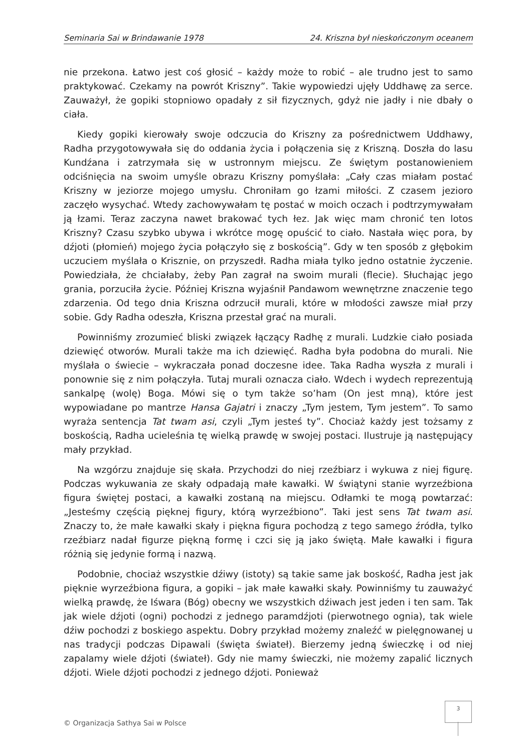Seminaria Sai w Brindawanie 1978 24. Kriszna był nieskończonym oceanem
nie przekona. Łatwo jest coś głosić – każdy może to robić – ale trudno jest to samo praktykować. Czekamy na powrót Kriszny”. Takie wypowiedzi ujęły Uddhawę za serce. Zauważył, że gopiki stopniowo opadały z sił fizycznych, gdyż nie jadły i nie dbały o ciała.
Kiedy gopiki kierowały swoje odczucia do Kriszny za pośrednictwem Uddhawy, Radha przygotowywała się do oddania życia i połączenia się z Kriszną. Doszła do lasu Kundźana i zatrzymała się w ustronnym miejscu. Ze świętym postanowieniem odciśnięcia na swoim umyśle obrazu Kriszny pomyślała: „Cały czas miałam postać Kriszny w jeziorze mojego umysłu. Chroniłam go łzami miłości. Z czasem jezioro zaczęło wysychać. Wtedy zachowywałam tę postać w moich oczach i podtrzymywałam ją łzami. Teraz zaczyna nawet brakować tych łez. Jak więc mam chronić ten lotos Kriszny? Czasu szybko ubywa i wkrótce mogę opuścić to ciało. Nastała więc pora, by dźjoti (płomień) mojego życia połączyło się z boskością”. Gdy w ten sposób z głębokim uczuciem myślała o Krisznie, on przyszedł. Radha miała tylko jedno ostatnie życzenie. Powiedziała, że chciałaby, żeby Pan zagrał na swoim murali (flecie). Słuchając jego grania, porzuciła życie. Później Kriszna wyjaśnił Pandawom wewnętrzne znaczenie tego zdarzenia. Od tego dnia Kriszna odrzucił murali, które w młodości zawsze miał przy sobie. Gdy Radha odeszła, Kriszna przestał grać na murali.
Powinniśmy zrozumieć bliski związek łączący Radhę z murali. Ludzkie ciało posiada dziewięć otworów. Murali także ma ich dziewięć. Radha była podobna do murali. Nie myślała o świecie – wykraczała ponad doczesne idee. Taka Radha wyszła z murali i ponownie się z nim połączyła. Tutaj murali oznacza ciało. Wdech i wydech reprezentują sankalpę (wolę) Boga. Mówi się o tym także so’ham (On jest mną), które jest wypowiadane po mantrze Hansa Gajatri i znaczy „Tym jestem, Tym jestem”. To samo wyraża sentencja Tat twam asi, czyli „Tym jesteś ty”. Chociaż każdy jest tożsamy z boskością, Radha ucieleśnia tę wielką prawdę w swojej postaci. Ilustruje ją następujący mały przykład.
Na wzgórzu znajduje się skała. Przychodzi do niej rzeźbiarz i wykuwa z niej figurę. Podczas wykuwania ze skały odpadają małe kawałki. W świątyni stanie wyrzeźbiona figura świętej postaci, a kawałki zostaną na miejscu. Odłamki te mogą powtarzać: „Jesteśmy częścią pięknej figury, którą wyrzeźbiono”. Taki jest sens Tat twam asi. Znaczy to, że małe kawałki skały i piękna figura pochodzą z tego samego źródła, tylko rzeźbiarz nadał figurze piękną formę i czci się ją jako świętą. Małe kawałki i figura różnią się jedynie formą i nazwą.
Podobnie, chociaż wszystkie dźiwy (istoty) są takie same jak boskość, Radha jest jak pięknie wyrzeźbiona figura, a gopiki – jak małe kawałki skały. Powinniśmy tu zauważyć wielką prawdę, że Iśwara (Bóg) obecny we wszystkich dźiwach jest jeden i ten sam. Tak jak wiele dźjoti (ogni) pochodzi z jednego paramdźjoti (pierwotnego ognia), tak wiele dźiw pochodzi z boskiego aspektu. Dobry przykład możemy znaleźć w pielęgnowanej u nas tradycji podczas Dipawali (święta świateł). Bierzemy jedną świeczkę i od niej zapalamy wiele dźjoti (świateł). Gdy nie mamy świeczki, nie możemy zapalić licznych dźjoti. Wiele dźjoti pochodzi z jednego dźjoti. Ponieważ
© Organizacja Sathya Sai w Polsce
3